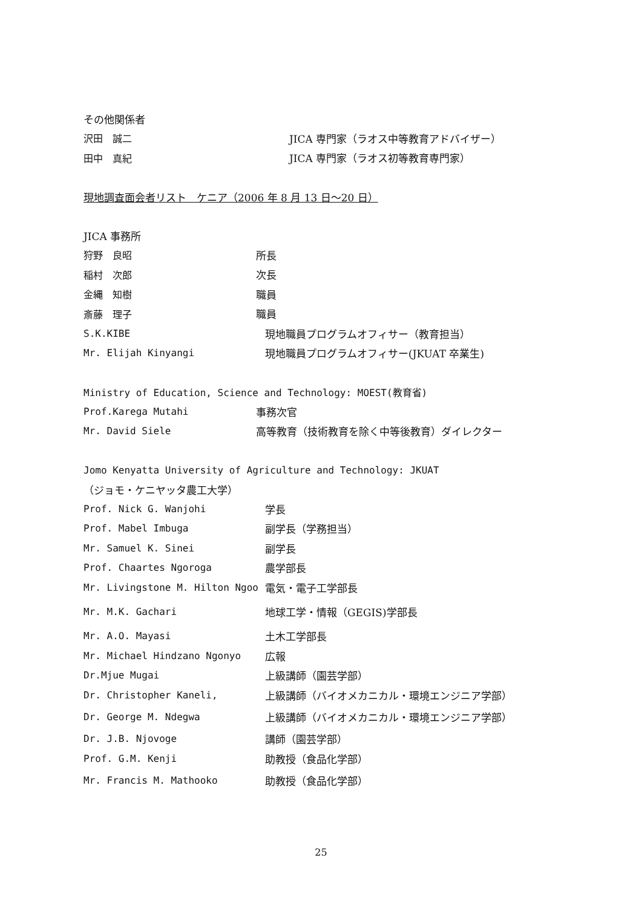その他関係者
沢田　誠二 JICA 専門家（ラオス中等教育アドバイザー）
田中　真紀 JICA 専門家（ラオス初等教育専門家）
現地調査面会者リスト　ケニア（2006 年 8 月 13 日～20 日）
JICA 事務所
狩野　良昭 所長
稲村　次郎 次長
金縄　知樹 職員
斎藤　理子 職員
S.K.KIBE 現地職員プログラムオフィサー（教育担当）
Mr. Elijah Kinyangi 現地職員プログラムオフィサー(JKUAT 卒業生)
Ministry of Education, Science and Technology: MOEST(教育省)
Prof.Karega Mutahi 事務次官
Mr. David Siele 高等教育（技術教育を除く中等後教育）ダイレクター
Jomo Kenyatta University of Agriculture and Technology: JKUAT
（ジョモ・ケニヤッタ農工大学）
Prof. Nick G. Wanjohi 学長
Prof. Mabel Imbuga 副学長（学務担当）
Mr. Samuel K. Sinei 副学長
Prof. Chaartes Ngoroga 農学部長
Mr. Livingstone M. Hilton Ngoo 電気・電子工学部長
Mr. M.K. Gachari 地球工学・情報（GEGIS)学部長
Mr. A.O. Mayasi 土木工学部長
Mr. Michael Hindzano Ngonyo 広報
Dr.Mjue Mugai 上級講師（園芸学部）
Dr. Christopher Kaneli, 上級講師（バイオメカニカル・環境エンジニア学部）
Dr. George M. Ndegwa 上級講師（バイオメカニカル・環境エンジニア学部）
Dr. J.B. Njovoge 講師（園芸学部）
Prof. G.M. Kenji 助教授（食品化学部）
Mr. Francis M. Mathooko 助教授（食品化学部）
25